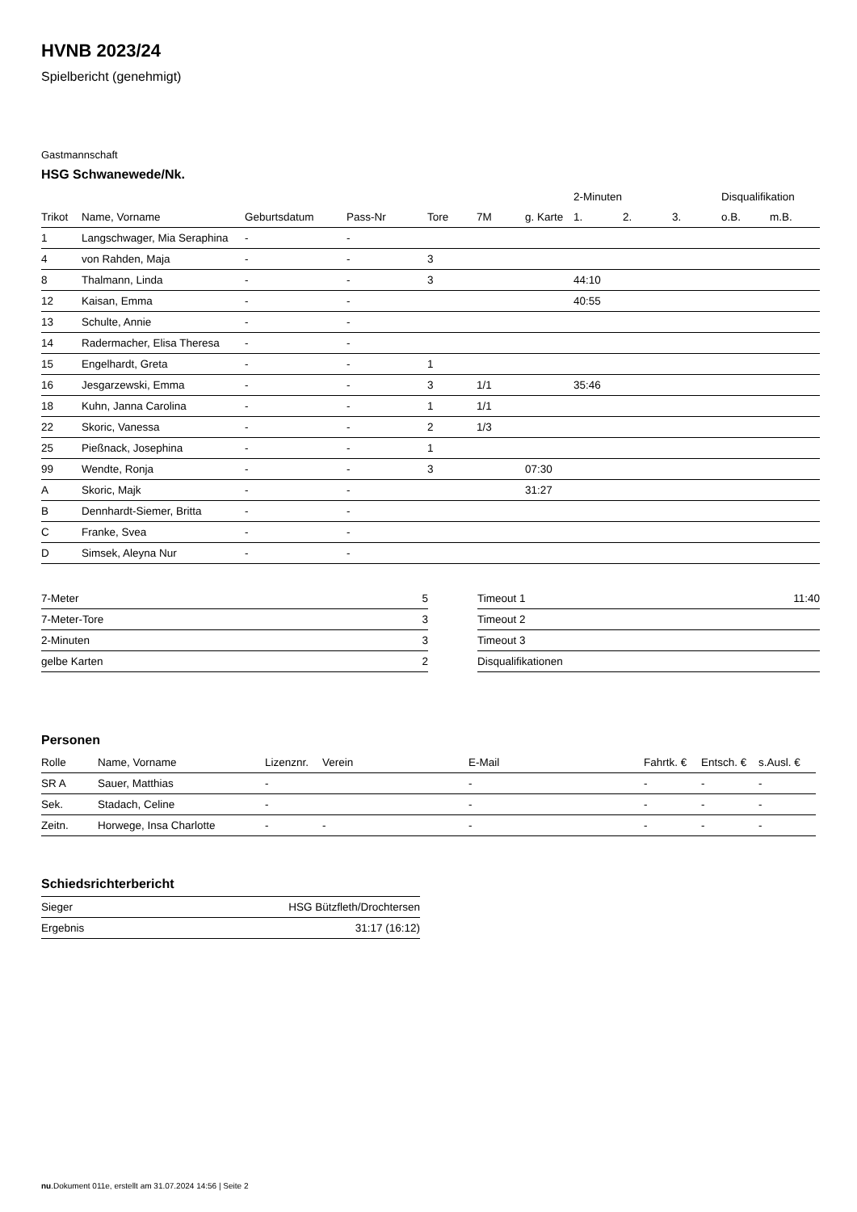HVNB 2023/24
Spielbericht (genehmigt)
Gastmannschaft
HSG Schwanewede/Nk.
| | | | | | | | 2-Minuten | | | Disqualifikation | |
| --- | --- | --- | --- | --- | --- | --- | --- | --- | --- | --- | --- |
| Trikot | Name, Vorname | Geburtsdatum | Pass-Nr | Tore | 7M | g. Karte | 1. | 2. | 3. | o.B. | m.B. |
| 1 | Langschwager, Mia Seraphina | - | - | | | | | | | | |
| 4 | von Rahden, Maja | - | - | 3 | | | | | | | |
| 8 | Thalmann, Linda | - | - | 3 | | | 44:10 | | | | |
| 12 | Kaisan, Emma | - | - | | | | 40:55 | | | | |
| 13 | Schulte, Annie | - | - | | | | | | | | |
| 14 | Radermacher, Elisa Theresa | - | - | | | | | | | | |
| 15 | Engelhardt, Greta | - | - | 1 | | | | | | | |
| 16 | Jesgarzewski, Emma | - | - | 3 | 1/1 | | 35:46 | | | | |
| 18 | Kuhn, Janna Carolina | - | - | 1 | 1/1 | | | | | | |
| 22 | Skoric, Vanessa | - | - | 2 | 1/3 | | | | | | |
| 25 | Pießnack, Josephina | - | - | 1 | | | | | | | |
| 99 | Wendte, Ronja | - | - | 3 | | 07:30 | | | | | |
| A | Skoric, Majk | - | - | | | 31:27 | | | | | |
| B | Dennhardt-Siemer, Britta | - | - | | | | | | | | |
| C | Franke, Svea | - | - | | | | | | | | |
| D | Simsek, Aleyna Nur | - | - | | | | | | | | |
| 7-Meter | 5 |
| 7-Meter-Tore | 3 |
| 2-Minuten | 3 |
| gelbe Karten | 2 |
| Timeout 1 | 11:40 |
| Timeout 2 | |
| Timeout 3 | |
| Disqualifikationen | |
Personen
| Rolle | Name, Vorname | Lizenznr. | Verein | E-Mail | Fahrtk. € | Entsch. € | s.Ausl. € |
| --- | --- | --- | --- | --- | --- | --- | --- |
| SR A | Sauer, Matthias | - | | - | - | - | - |
| Sek. | Stadach, Celine | - | | - | - | - | - |
| Zeitn. | Horwege, Insa Charlotte | - | - | - | - | - | - |
Schiedsrichterbericht
| Sieger | HSG Bützfleth/Drochtersen |
| Ergebnis | 31:17 (16:12) |
nu.Dokument 011e, erstellt am 31.07.2024 14:56 | Seite 2